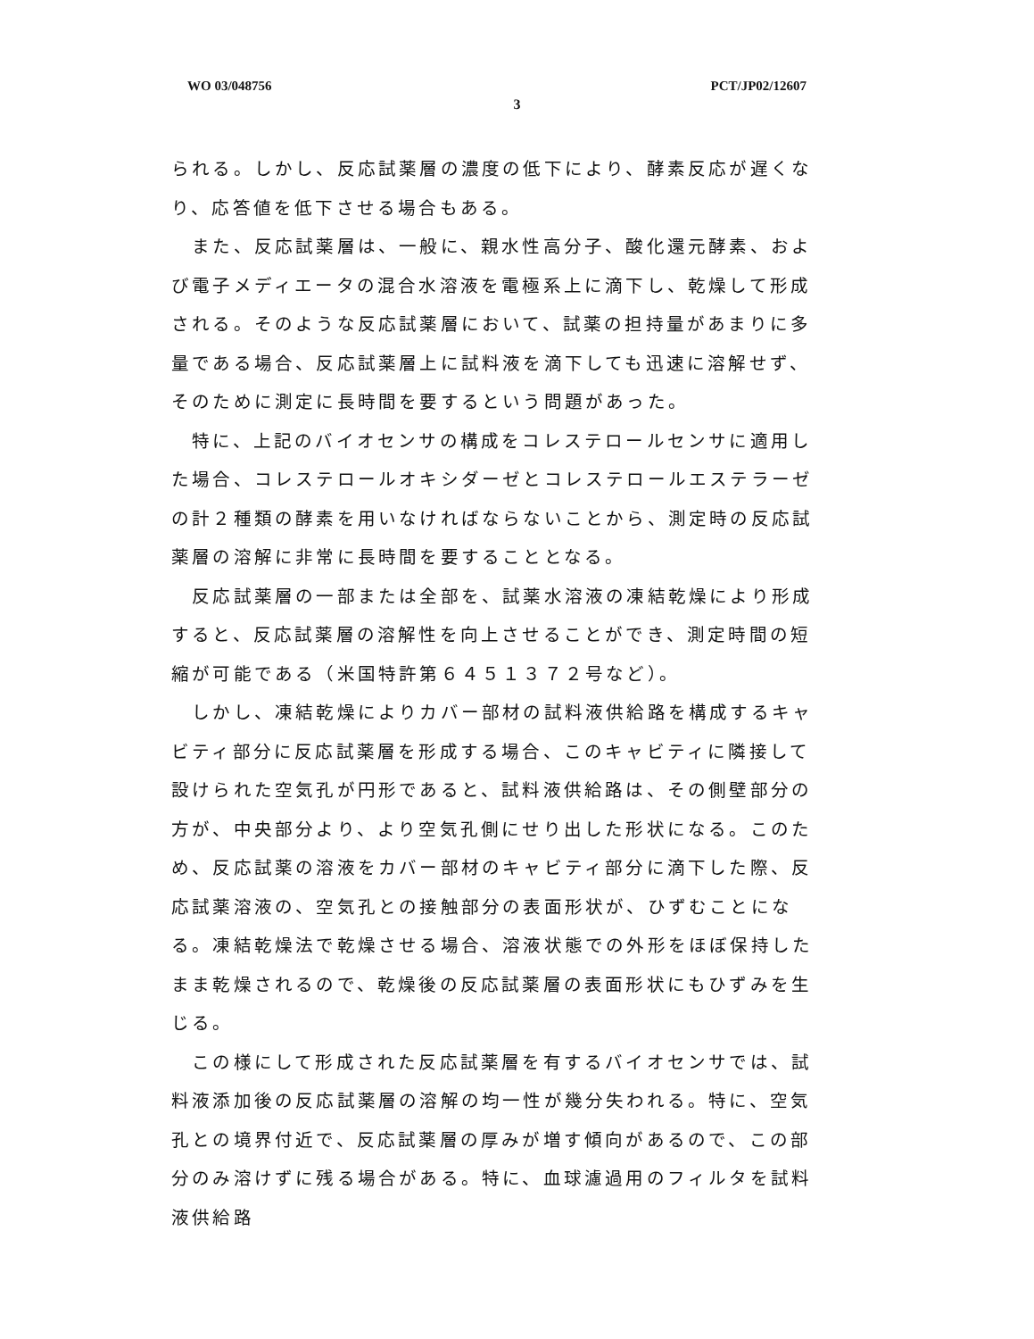WO 03/048756 PCT/JP02/12607
3
られる。しかし、反応試薬層の濃度の低下により、酵素反応が遅くなり、応答値を低下させる場合もある。
　また、反応試薬層は、一般に、親水性高分子、酸化還元酵素、および電子メディエータの混合水溶液を電極系上に滴下し、乾燥して形成される。そのような反応試薬層において、試薬の担持量があまりに多量である場合、反応試薬層上に試料液を滴下しても迅速に溶解せず、そのために測定に長時間を要するという問題があった。
　特に、上記のバイオセンサの構成をコレステロールセンサに適用した場合、コレステロールオキシダーゼとコレステロールエステラーゼの計２種類の酵素を用いなければならないことから、測定時の反応試薬層の溶解に非常に長時間を要することとなる。
　反応試薬層の一部または全部を、試薬水溶液の凍結乾燥により形成すると、反応試薬層の溶解性を向上させることができ、測定時間の短縮が可能である（米国特許第６４５１３７２号など）。
　しかし、凍結乾燥によりカバー部材の試料液供給路を構成するキャビティ部分に反応試薬層を形成する場合、このキャビティに隣接して設けられた空気孔が円形であると、試料液供給路は、その側壁部分の方が、中央部分より、より空気孔側にせり出した形状になる。このため、反応試薬の溶液をカバー部材のキャビティ部分に滴下した際、反応試薬溶液の、空気孔との接触部分の表面形状が、ひずむことになる。凍結乾燥法で乾燥させる場合、溶液状態での外形をほぼ保持したまま乾燥されるので、乾燥後の反応試薬層の表面形状にもひずみを生じる。
　この様にして形成された反応試薬層を有するバイオセンサでは、試料液添加後の反応試薬層の溶解の均一性が幾分失われる。特に、空気孔との境界付近で、反応試薬層の厚みが増す傾向があるので、この部分のみ溶けずに残る場合がある。特に、血球濾過用のフィルタを試料液供給路